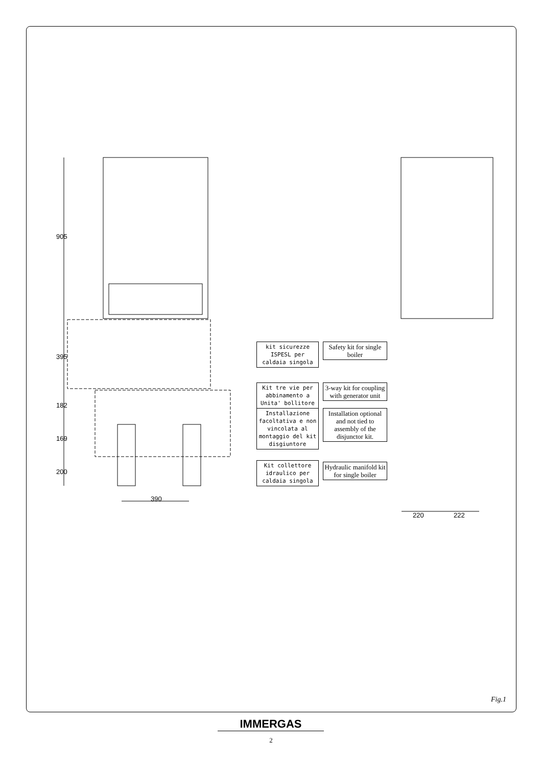905
395
182
169
200
390
220 222
kit sicurezze ISPESL per caldaia singola
Safety kit for single boiler
Kit tre vie per abbinamento a Unita' bollitore
3-way kit for coupling with generator unit
Installazione facoltativa e non vincolata al montaggio del kit disgiuntore
Installation optional and not tied to assembly of the disjunctor kit.
Kit collettore idraulico per caldaia singola
Hydraulic manifold kit for single boiler
Fig.1
IMMERGAS
2